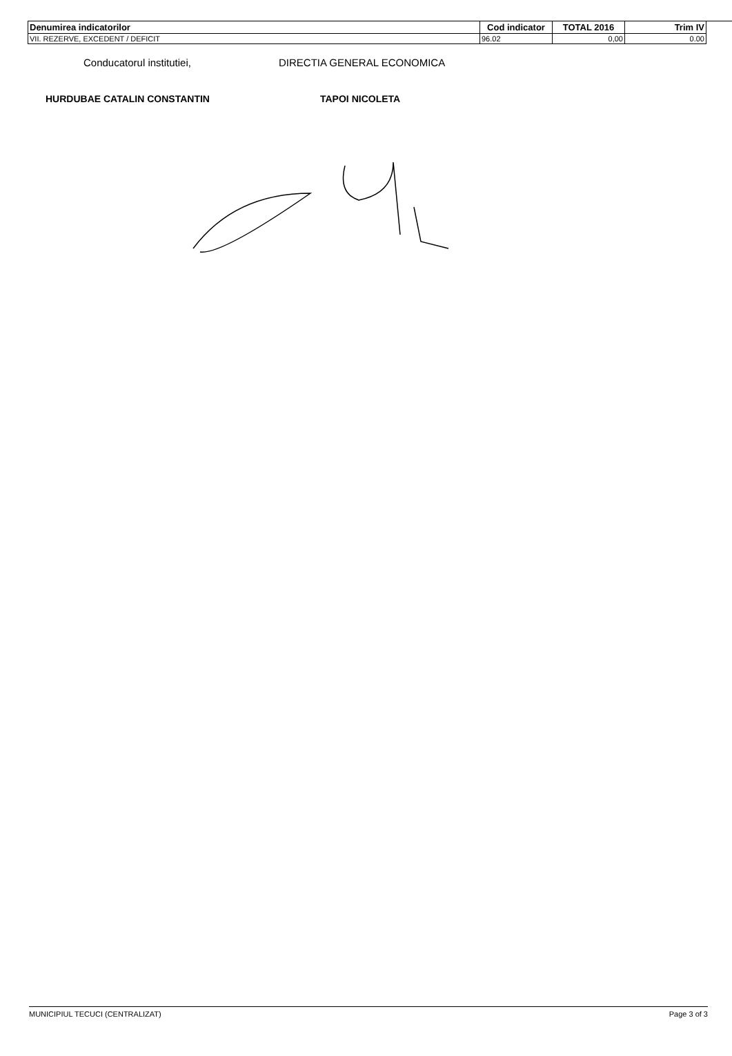| Denumirea indicatorilor | Cod indicator | TOTAL 2016 | Trim IV |
| --- | --- | --- | --- |
| VII. REZERVE, EXCEDENT / DEFICIT | 96.02 | 0,00 | 0.00 |
Conducatorul institutiei, DIRECTIA GENERAL ECONOMICA
HURDUBAE CATALIN CONSTANTIN TAPOI NICOLETA
MUNICIPIUL TECUCI (CENTRALIZAT) Page 3 of 3